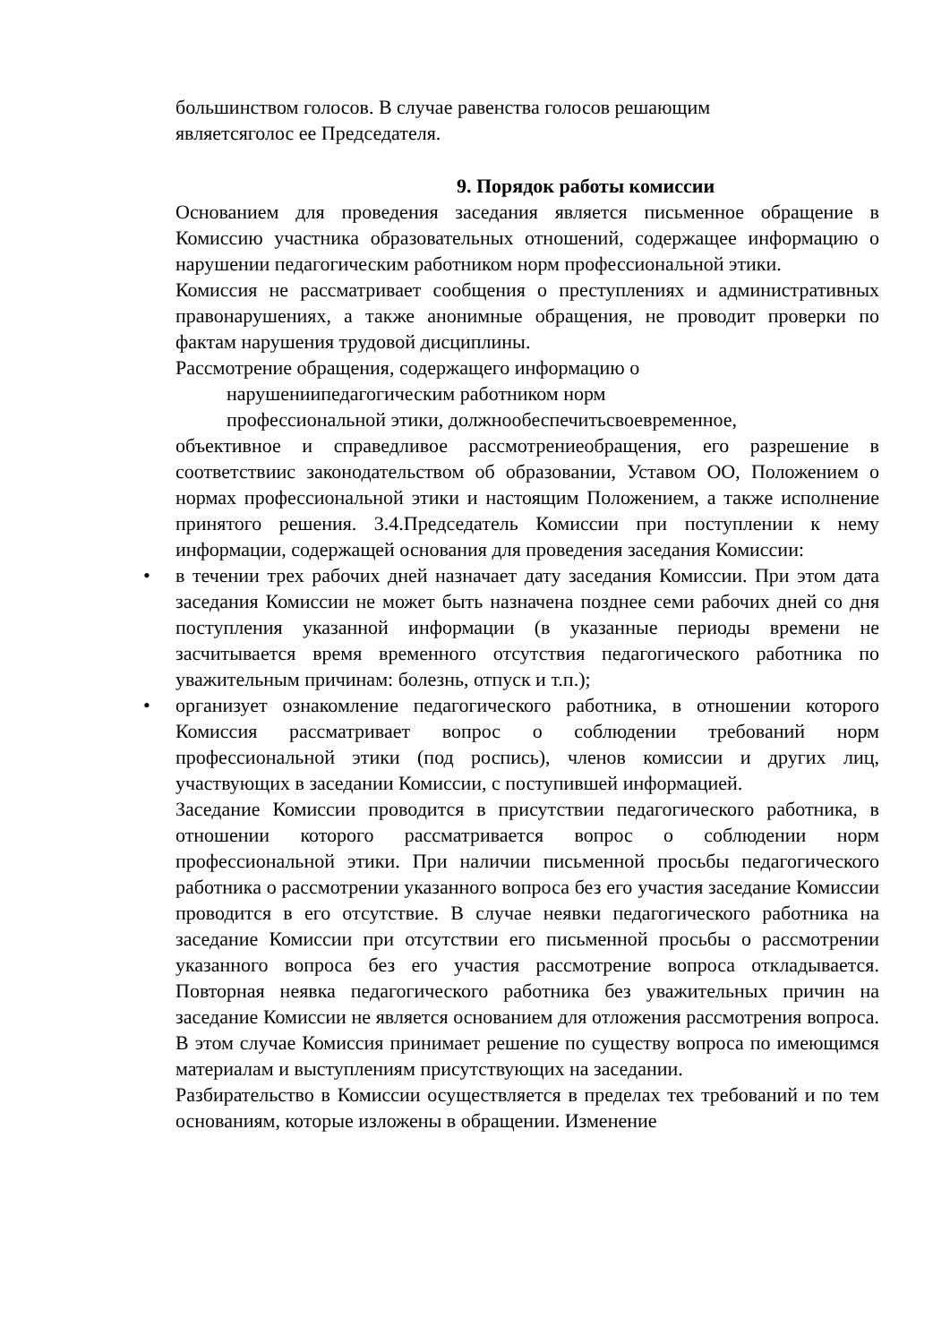большинством голосов. В случае равенства голосов решающим
являетсяголос ее Председателя.
9. Порядок работы комиссии
Основанием для проведения заседания является письменное обращение в Комиссию участника образовательных отношений, содержащее информацию о нарушении педагогическим работником норм профессиональной этики.
Комиссия не рассматривает сообщения о преступлениях и административных правонарушениях, а также анонимные обращения, не проводит проверки по фактам нарушения трудовой дисциплины.
Рассмотрение обращения, содержащего информацию о
нарушениипедагогическим работником норм
профессиональной этики, должнообеспечитьсвоевременное,
объективное и справедливое рассмотрениеобращения, его разрешение в соответствиис законодательством об образовании, Уставом ОО, Положением о нормах профессиональной этики и настоящим Положением, а также исполнение принятого решения. 3.4.Председатель Комиссии при поступлении к нему информации, содержащей основания для проведения заседания Комиссии:
• в течении трех рабочих дней назначает дату заседания Комиссии. При этом дата заседания Комиссии не может быть назначена позднее семи рабочих дней со дня поступления указанной информации (в указанные периоды времени не засчитывается время временного отсутствия педагогического работника по уважительным причинам: болезнь, отпуск и т.п.);
• организует ознакомление педагогического работника, в отношении которого Комиссия рассматривает вопрос о соблюдении требований норм профессиональной этики (под роспись), членов комиссии и других лиц, участвующих в заседании Комиссии, с поступившей информацией.
Заседание Комиссии проводится в присутствии педагогического работника, в отношении которого рассматривается вопрос о соблюдении норм профессиональной этики. При наличии письменной просьбы педагогического работника о рассмотрении указанного вопроса без его участия заседание Комиссии проводится в его отсутствие. В случае неявки педагогического работника на заседание Комиссии при отсутствии его письменной просьбы о рассмотрении указанного вопроса без его участия рассмотрение вопроса откладывается. Повторная неявка педагогического работника без уважительных причин на заседание Комиссии не является основанием для отложения рассмотрения вопроса. В этом случае Комиссия принимает решение по существу вопроса по имеющимся материалам и выступлениям присутствующих на заседании.
Разбирательство в Комиссии осуществляется в пределах тех требований и по тем основаниям, которые изложены в обращении. Изменение